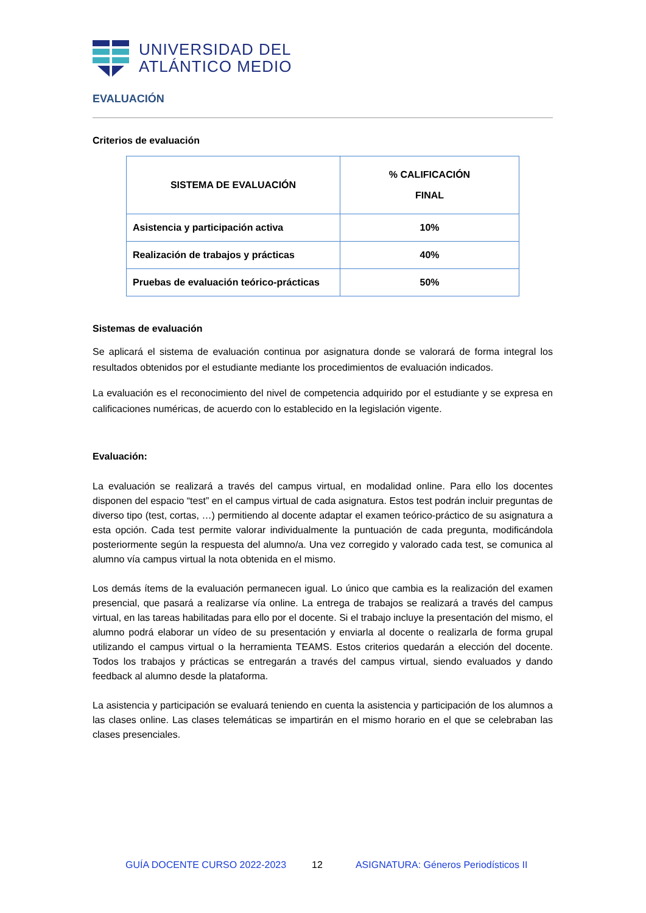UNIVERSIDAD DEL
ATLÁNTICO MEDIO
EVALUACIÓN
Criterios de evaluación
| SISTEMA DE EVALUACIÓN | % CALIFICACIÓN FINAL |
| --- | --- |
| Asistencia y participación activa | 10% |
| Realización de trabajos y prácticas | 40% |
| Pruebas de evaluación teórico-prácticas | 50% |
Sistemas de evaluación
Se aplicará el sistema de evaluación continua por asignatura donde se valorará de forma integral los resultados obtenidos por el estudiante mediante los procedimientos de evaluación indicados.
La evaluación es el reconocimiento del nivel de competencia adquirido por el estudiante y se expresa en calificaciones numéricas, de acuerdo con lo establecido en la legislación vigente.
Evaluación:
La evaluación se realizará a través del campus virtual, en modalidad online. Para ello los docentes disponen del espacio “test” en el campus virtual de cada asignatura. Estos test podrán incluir preguntas de diverso tipo (test, cortas, …) permitiendo al docente adaptar el examen teórico-práctico de su asignatura a esta opción. Cada test permite valorar individualmente la puntuación de cada pregunta, modificándola posteriormente según la respuesta del alumno/a. Una vez corregido y valorado cada test, se comunica al alumno vía campus virtual la nota obtenida en el mismo.
Los demás ítems de la evaluación permanecen igual. Lo único que cambia es la realización del examen presencial, que pasará a realizarse vía online. La entrega de trabajos se realizará a través del campus virtual, en las tareas habilitadas para ello por el docente. Si el trabajo incluye la presentación del mismo, el alumno podrá elaborar un vídeo de su presentación y enviarla al docente o realizarla de forma grupal utilizando el campus virtual o la herramienta TEAMS. Estos criterios quedarán a elección del docente. Todos los trabajos y prácticas se entregarán a través del campus virtual, siendo evaluados y dando feedback al alumno desde la plataforma.
La asistencia y participación se evaluará teniendo en cuenta la asistencia y participación de los alumnos a las clases online. Las clases telemáticas se impartirán en el mismo horario en el que se celebraban las clases presenciales.
GUÍA DOCENTE CURSO 2022-2023 12 ASIGNATURA: Géneros Periodísticos II